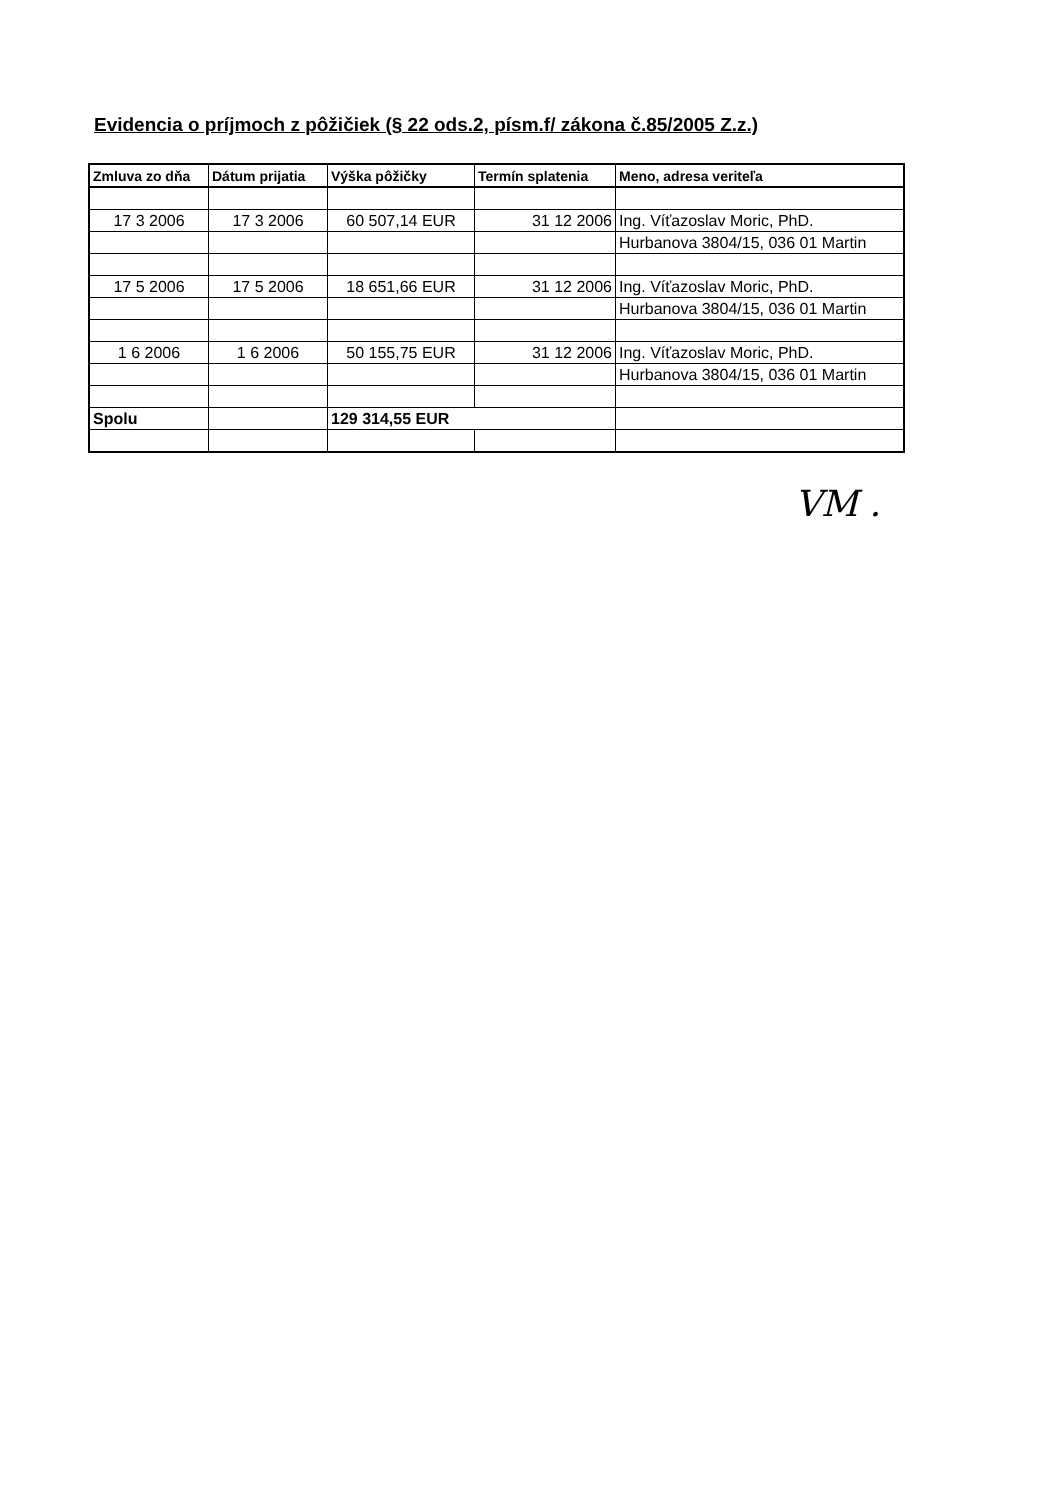Evidencia o príjmoch z pôžičiek (§ 22 ods.2, písm.f/ zákona č.85/2005 Z.z.)
| Zmluva zo dňa | Dátum prijatia | Výška pôžičky | Termín splatenia | Meno, adresa veriteľa |
| --- | --- | --- | --- | --- |
| 17 3 2006 | 17 3 2006 | 60 507,14 EUR | 31 12 2006 | Ing. Víťazoslav Moric, PhD. |
| | | | | Hurbanova 3804/15, 036 01 Martin |
| 17 5 2006 | 17 5 2006 | 18 651,66 EUR | 31 12 2006 | Ing. Víťazoslav Moric, PhD. |
| | | | | Hurbanova 3804/15, 036 01 Martin |
| 1 6 2006 | 1 6 2006 | 50 155,75 EUR | 31 12 2006 | Ing. Víťazoslav Moric, PhD. |
| | | | | Hurbanova 3804/15, 036 01 Martin |
| Spolu | | 129 314,55 EUR | | |
VM .